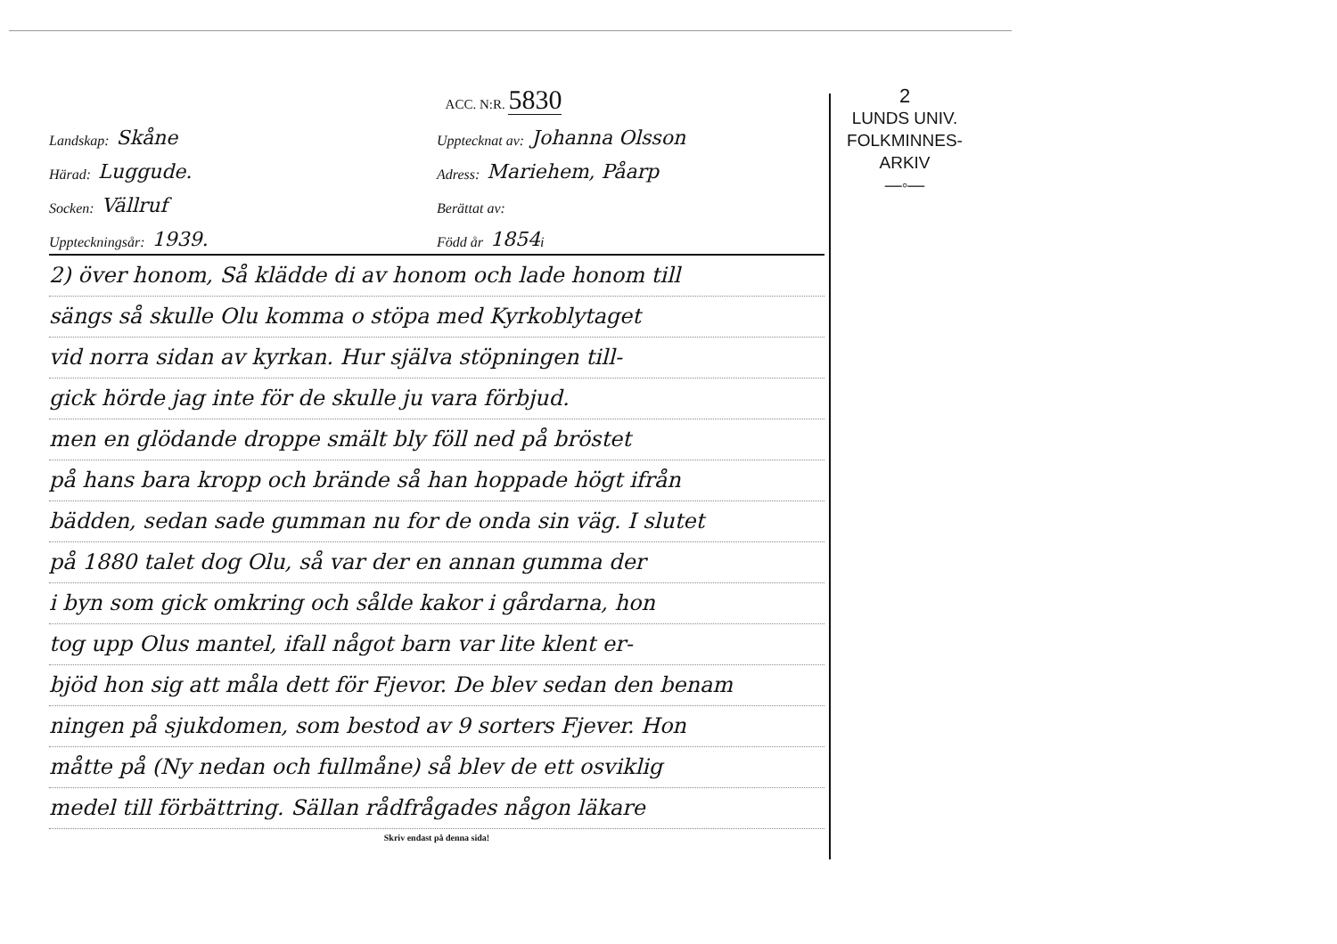ACC. N:R. 5830
Landskap: Skåne
Upptecknat av: Johanna Olsson
Härad: Luggude.
Adress: Mariehem, Påarp
Socken: Vällruf
Berättat av:
Uppteckningsår: 1939.
Född år 1854 i
2) över honom, Så klädde di av honom och lade honom till
sängs så skulle Olu komma o stöpa med Kyrkoblytaget
vid norra sidan av kyrkan. Hur själva stöpningen till-
gick hörde jag inte för de skulle ju vara förbjud.
men en glödande droppe smält bly föll ned på bröstet
på hans bara kropp och brände så han hoppade högt ifrån
bädden, sedan sade gumman nu for de onda sin väg. I slutet
på 1880 talet dog Olu, så var der en annan gumma der
i byn som gick omkring och sålde kakor i gårdarna, hon
tog upp Olus mantel, ifall något barn var lite klent er-
bjöd hon sig att måla dett för Fjevor. De blev sedan den benam
ningen på sjukdomen, som bestod av 9 sorters Fjever. Hon
måtte på (Ny nedan och fullmåne) så blev de ett osviklig
medel till förbättring. Sällan rådfrågades någon läkare
Skriv endast på denna sida!
2
LUNDS UNIV.
FOLKMINNES-
ARKIV
—◦—